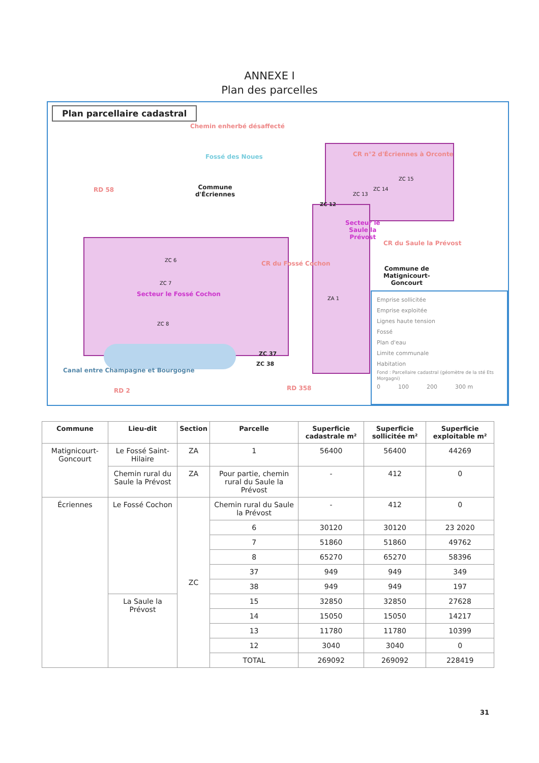ANNEXE I
Plan des parcelles
Plan parcellaire cadastral
Chemin enherbé désaffecté
Fossé des Noues
Commune
d'Écriennes
RD 58
CR n°2 d'Écriennes à Orconte
ZC 15
ZC 14
ZC 13
ZC 12
Secteur le
Saule la
Prévost
CR du Saule la Prévost
Commune de
Matignicourt-
Goncourt
CR du Fossé Cochon
ZC 6
ZC 7
Secteur le Fossé Cochon
ZC 8
ZA 1
ZC 37
ZC 38
Canal entre Champagne et Bourgogne
RD 358
RD 2
Emprise sollicitée
Emprise exploitée
Lignes haute tension
Fossé
Plan d'eau
Limite communale
Habitation
Fond : Parcellaire cadastral (géomètre de la sté Ets Morgagni)
0 100 200 300 m
| Commune | Lieu-dit | Section | Parcelle | Superficie cadastrale m² | Superficie sollicitée m² | Superficie exploitable m² |
| --- | --- | --- | --- | --- | --- | --- |
| Matignicourt-Goncourt | Le Fossé Saint-Hilaire | ZA | 1 | 56400 | 56400 | 44269 |
| | Chemin rural du Saule la Prévost | ZA | Pour partie, chemin rural du Saule la Prévost | - | 412 | 0 |
| Écriennes | Le Fossé Cochon | ZC | Chemin rural du Saule la Prévost | - | 412 | 0 |
| | | | 6 | 30120 | 30120 | 23 2020 |
| | | | 7 | 51860 | 51860 | 49762 |
| | | | 8 | 65270 | 65270 | 58396 |
| | | | 37 | 949 | 949 | 349 |
| | | | 38 | 949 | 949 | 197 |
| | La Saule la Prévost | | 15 | 32850 | 32850 | 27628 |
| | | | 14 | 15050 | 15050 | 14217 |
| | | | 13 | 11780 | 11780 | 10399 |
| | | | 12 | 3040 | 3040 | 0 |
| | | | TOTAL | 269092 | 269092 | 228419 |
31